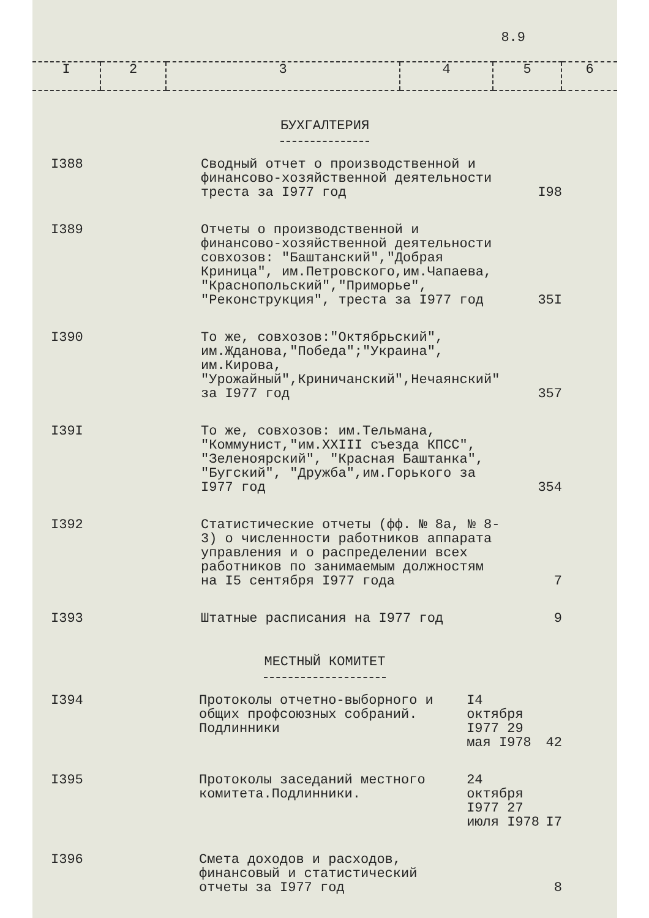8.9
| I | 2 | 3 | 4 | 5 | 6 |
БУХГАЛТЕРИЯ
| I388 | | Сводный отчет о производственной и финансово-хозяйственной деятельности треста за I977 год | | I98 |
| I389 | | Отчеты о производственной и финансово-хозяйственной деятельности совхозов: "Баштанский","Добрая Криница", им.Петровского,им.Чапаева, "Краснопольский","Приморье", "Реконструкция", треста за I977 год | | 35I |
| I390 | | То же, совхозов:"Октябрьский", им.Жданова,"Победа";"Украина", им.Кирова, "Урожайный",Криничанский",Нечаянский" за I977 год | | 357 |
| I39I | | То же, совхозов: им.Тельмана, "Коммунист,"им.XXIII съезда КПСС", "Зеленоярский", "Красная Баштанка", "Бугский", "Дружба",им.Горького за I977 год | | 354 |
| I392 | | Статистические отчеты (фф. № 8а, № 8-3) о численности работников аппарата управления и о распределении всех работников по занимаемым должностям на I5 сентября I977 года | | 7 |
| I393 | | Штатные расписания на I977 год | | 9 |
МЕСТНЫЙ КОМИТЕТ
| I394 | | Протоколы отчетно-выборного и общих профсоюзных собраний. Подлинники | I4 октября I977 29 мая I978 | 42 |
| I395 | | Протоколы заседаний местного комитета.Подлинники. | 24 октября I977 27 июля I978 | I7 |
| I396 | | Смета доходов и расходов, финансовый и статистический отчеты за I977 год | | 8 |